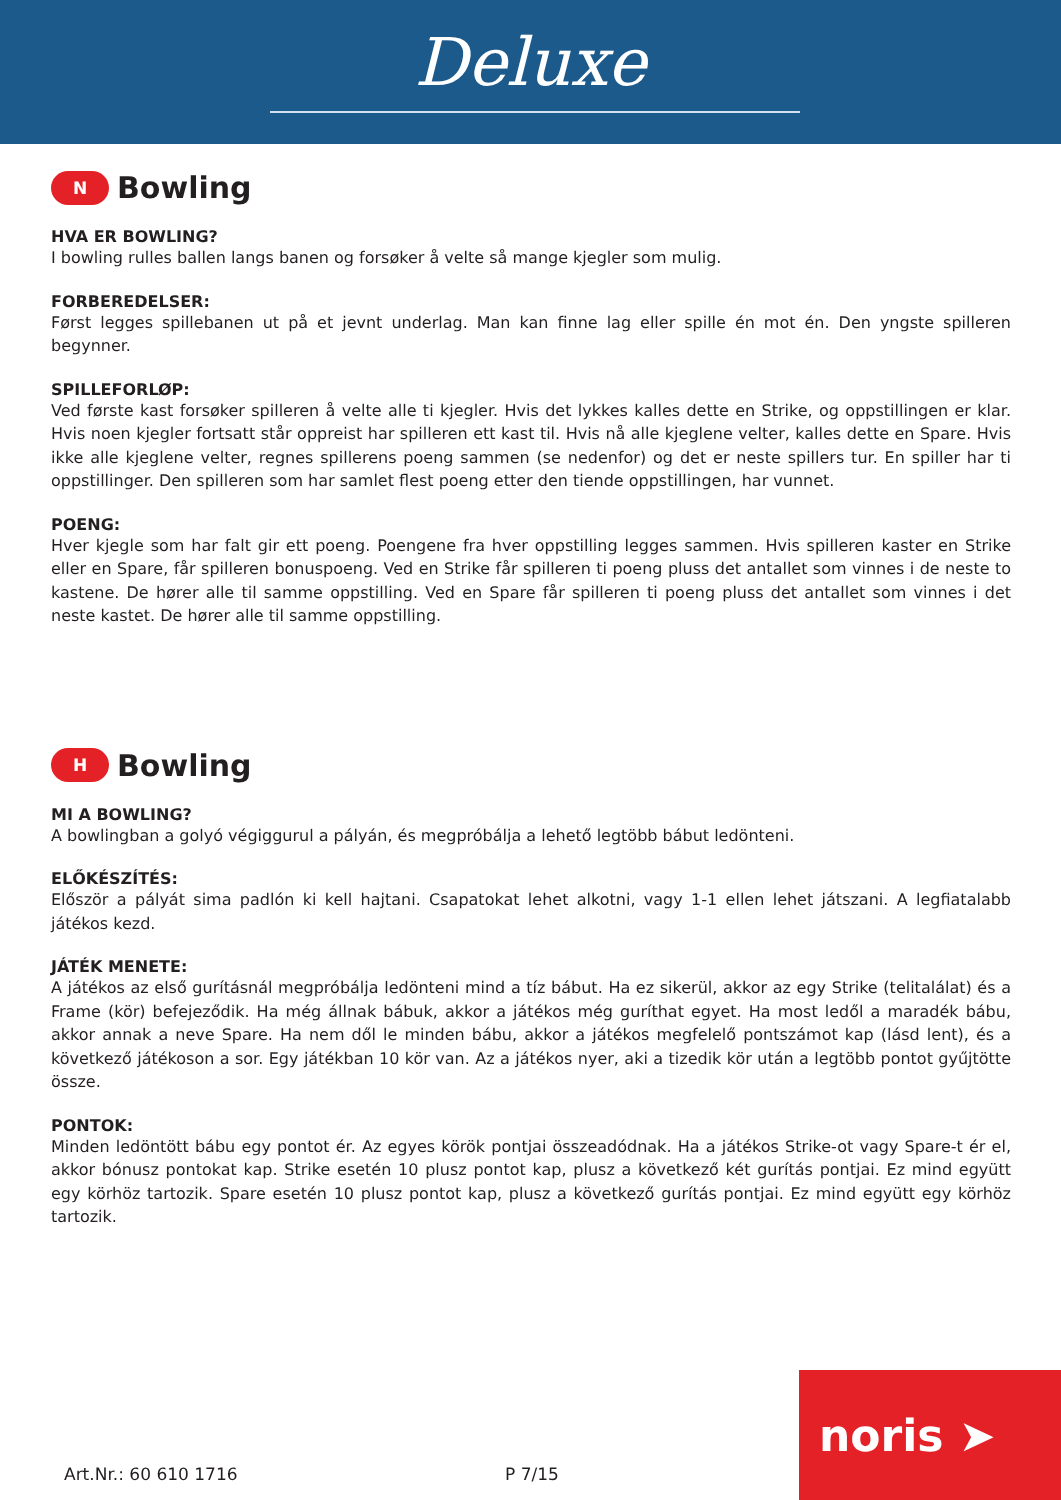Deluxe
N
Bowling
HVA ER BOWLING?
I bowling rulles ballen langs banen og forsøker å velte så mange kjegler som mulig.
FORBEREDELSER:
Først legges spillebanen ut på et jevnt underlag. Man kan finne lag eller spille én mot én. Den yngste spilleren begynner.
SPILLEFORLØP:
Ved første kast forsøker spilleren å velte alle ti kjegler. Hvis det lykkes kalles dette en Strike, og oppstillingen er klar. Hvis noen kjegler fortsatt står oppreist har spilleren ett kast til. Hvis nå alle kjeglene velter, kalles dette en Spare. Hvis ikke alle kjeglene velter, regnes spillerens poeng sammen (se nedenfor) og det er neste spillers tur. En spiller har ti oppstillinger. Den spilleren som har samlet flest poeng etter den tiende oppstillingen, har vunnet.
POENG:
Hver kjegle som har falt gir ett poeng. Poengene fra hver oppstilling legges sammen. Hvis spilleren kaster en Strike eller en Spare, får spilleren bonuspoeng. Ved en Strike får spilleren ti poeng pluss det antallet som vinnes i de neste to kastene. De hører alle til samme oppstilling. Ved en Spare får spilleren ti poeng pluss det antallet som vinnes i det neste kastet. De hører alle til samme oppstilling.
H
Bowling
MI A BOWLING?
A bowlingban a golyó végiggurul a pályán, és megpróbálja a lehető legtöbb bábut ledönteni.
ELŐKÉSZÍTÉS:
Először a pályát sima padlón ki kell hajtani. Csapatokat lehet alkotni, vagy 1-1 ellen lehet játszani. A legfiatalabb játékos kezd.
JÁTÉK MENETE:
A játékos az első gurításnál megpróbálja ledönteni mind a tíz bábut. Ha ez sikerül, akkor az egy Strike (telitalálat) és a Frame (kör) befejeződik. Ha még állnak bábuk, akkor a játékos még guríthat egyet. Ha most ledől a maradék bábu, akkor annak a neve Spare. Ha nem dől le minden bábu, akkor a játékos megfelelő pontszámot kap (lásd lent), és a következő játékoson a sor. Egy játékban 10 kör van. Az a játékos nyer, aki a tizedik kör után a legtöbb pontot gyűjtötte össze.
PONTOK:
Minden ledöntött bábu egy pontot ér. Az egyes körök pontjai összeadódnak. Ha a játékos Strike-ot vagy Spare-t ér el, akkor bónusz pontokat kap. Strike esetén 10 plusz pontot kap, plusz a következő két gurítás pontjai. Ez mind együtt egy körhöz tartozik. Spare esetén 10 plusz pontot kap, plusz a következő gurítás pontjai. Ez mind együtt egy körhöz tartozik.
Art.Nr.: 60 610 1716 P 7/15 noris ➤